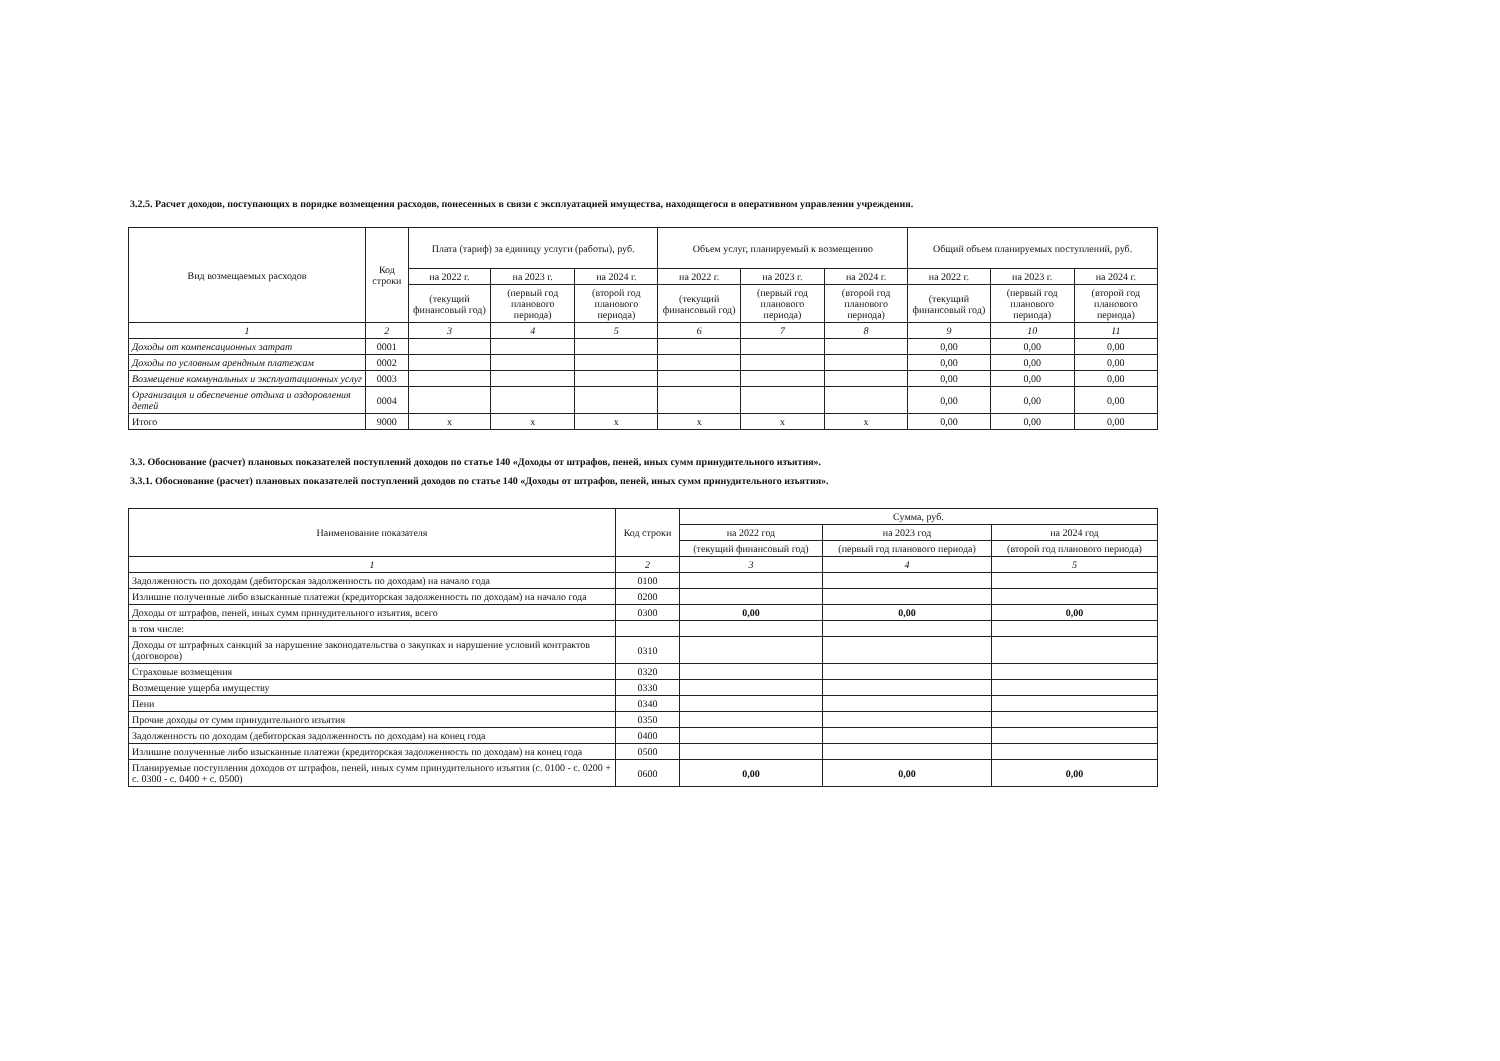3.2.5. Расчет доходов, поступающих в порядке возмещения расходов, понесенных в связи с эксплуатацией имущества, находящегося в оперативном управлении учреждения.
| Вид возмещаемых расходов | Код строки | Плата (тариф) за единицу услуги (работы), руб. | | | Объем услуг, планируемый к возмещению | | | Общий объем планируемых поступлений, руб. | | |
| --- | --- | --- | --- | --- | --- | --- | --- | --- | --- | --- |
| | | на 2022 г. | на 2023 г. | на 2024 г. | на 2022 г. | на 2023 г. | на 2024 г. | на 2022 г. | на 2023 г. | на 2024 г. |
| | | (текущий финансовый год) | (первый год планового периода) | (второй год планового периода) | (текущий финансовый год) | (первый год планового периода) | (второй год планового периода) | (текущий финансовый год) | (первый год планового периода) | (второй год планового периода) |
| 1 | 2 | 3 | 4 | 5 | 6 | 7 | 8 | 9 | 10 | 11 |
| Доходы от компенсационных затрат | 0001 | | | | | | | 0,00 | 0,00 | 0,00 |
| Доходы по условным арендным платежам | 0002 | | | | | | | 0,00 | 0,00 | 0,00 |
| Возмещение коммунальных и эксплуатационных услуг | 0003 | | | | | | | 0,00 | 0,00 | 0,00 |
| Организация и обеспечение отдыха и оздоровления детей | 0004 | | | | | | | 0,00 | 0,00 | 0,00 |
| Итого | 9000 | x | x | x | x | x | x | 0,00 | 0,00 | 0,00 |
3.3. Обоснование (расчет) плановых показателей поступлений доходов по статье 140 «Доходы от штрафов, пеней, иных сумм принудительного изъятия».
3.3.1. Обоснование (расчет) плановых показателей поступлений доходов по статье 140 «Доходы от штрафов, пеней, иных сумм принудительного изъятия».
| Наименование показателя | Код строки | Сумма, руб. | | |
| --- | --- | --- | --- | --- |
| | | на 2022 год | на 2023 год | на 2024 год |
| | | (текущий финансовый год) | (первый год планового периода) | (второй год планового периода) |
| 1 | 2 | 3 | 4 | 5 |
| Задолженность по доходам (дебиторская задолженность по доходам) на начало года | 0100 | | | |
| Излишне полученные либо взысканные платежи (кредиторская задолженность по доходам) на начало года | 0200 | | | |
| Доходы от штрафов, пеней, иных сумм принудительного изъятия, всего | 0300 | 0,00 | 0,00 | 0,00 |
| в том числе: | | | | |
| Доходы от штрафных санкций за нарушение законодательства о закупках и нарушение условий контрактов (договоров) | 0310 | | | |
| Страховые возмещения | 0320 | | | |
| Возмещение ущерба имуществу | 0330 | | | |
| Пени | 0340 | | | |
| Прочие доходы от сумм принудительного изъятия | 0350 | | | |
| Задолженность по доходам (дебиторская задолженность по доходам) на конец года | 0400 | | | |
| Излишне полученные либо взысканные платежи (кредиторская задолженность по доходам) на конец года | 0500 | | | |
| Планируемые поступления доходов от штрафов, пеней, иных сумм принудительного изъятия (с. 0100 - с. 0200 + с. 0300 - с. 0400 + с. 0500) | 0600 | 0,00 | 0,00 | 0,00 |